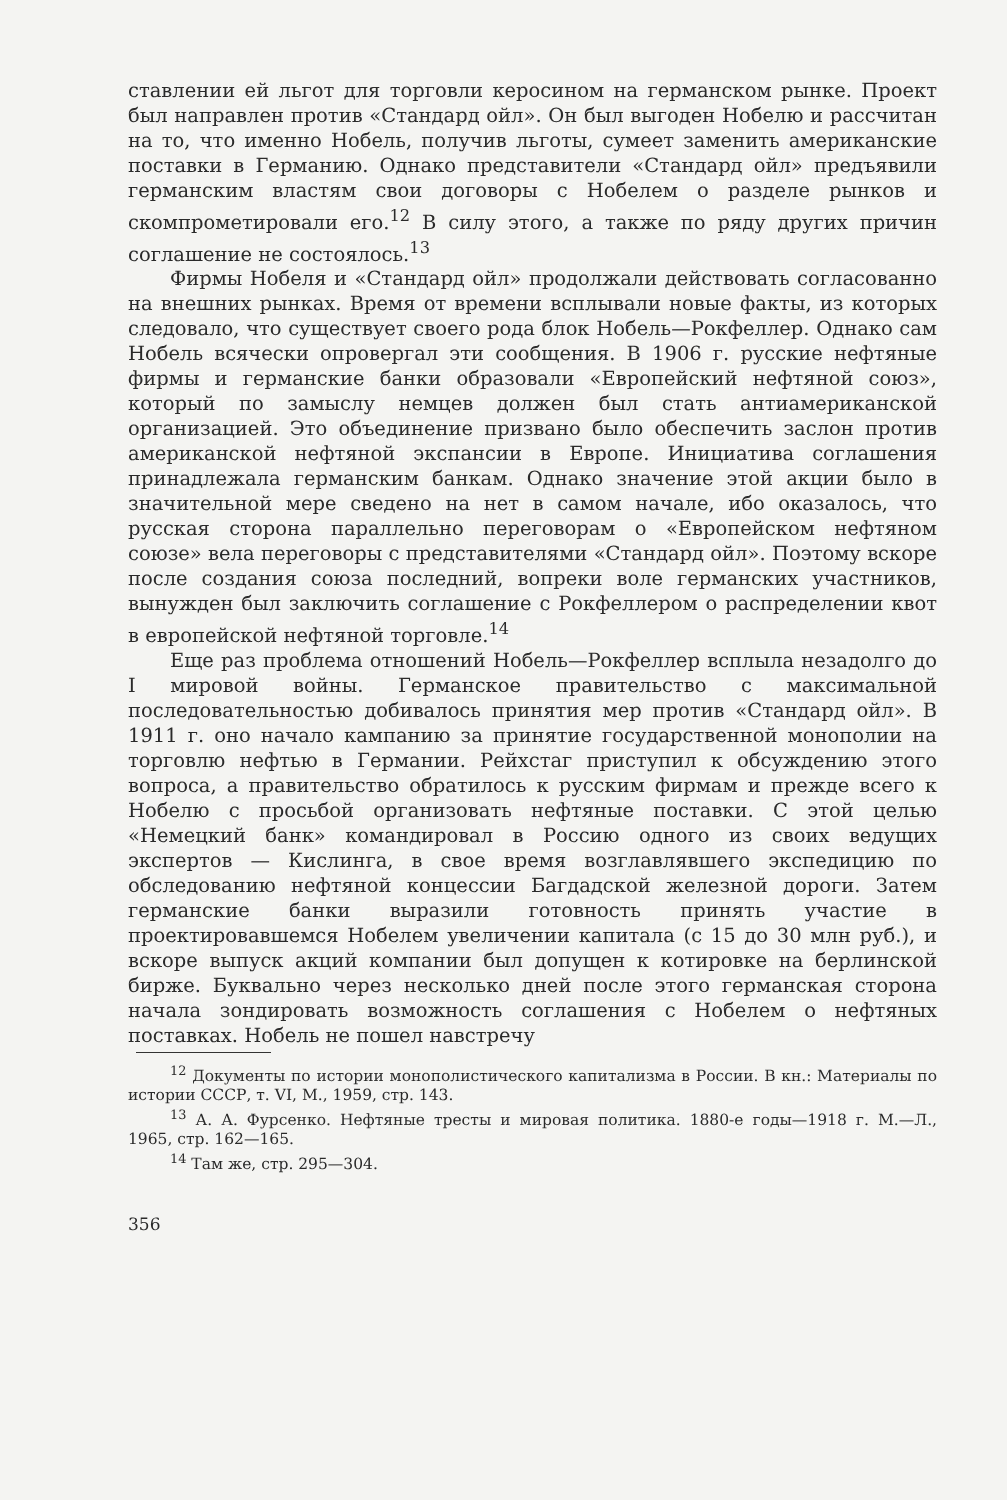ставлении ей льгот для торговли керосином на германском рынке. Проект был направлен против «Стандард ойл». Он был выгоден Нобелю и рассчитан на то, что именно Нобель, получив льготы, сумеет заменить американские поставки в Германию. Однако представители «Стандард ойл» предъявили германским властям свои договоры с Нобелем о разделе рынков и скомпрометировали его.<sup>12</sup> В силу этого, а также по ряду других причин соглашение не состоялось.<sup>13</sup>
Фирмы Нобеля и «Стандард ойл» продолжали действовать согласованно на внешних рынках. Время от времени всплывали новые факты, из которых следовало, что существует своего рода блок Нобель—Рокфеллер. Однако сам Нобель всячески опровергал эти сообщения. В 1906 г. русские нефтяные фирмы и германские банки образовали «Европейский нефтяной союз», который по замыслу немцев должен был стать антиамериканской организацией. Это объединение призвано было обеспечить заслон против американской нефтяной экспансии в Европе. Инициатива соглашения принадлежала германским банкам. Однако значение этой акции было в значительной мере сведено на нет в самом начале, ибо оказалось, что русская сторона параллельно переговорам о «Европейском нефтяном союзе» вела переговоры с представителями «Стандард ойл». Поэтому вскоре после создания союза последний, вопреки воле германских участников, вынужден был заключить соглашение с Рокфеллером о распределении квот в европейской нефтяной торговле.<sup>14</sup>
Еще раз проблема отношений Нобель—Рокфеллер всплыла незадолго до I мировой войны. Германское правительство с максимальной последовательностью добивалось принятия мер против «Стандард ойл». В 1911 г. оно начало кампанию за принятие государственной монополии на торговлю нефтью в Германии. Рейхстаг приступил к обсуждению этого вопроса, а правительство обратилось к русским фирмам и прежде всего к Нобелю с просьбой организовать нефтяные поставки. С этой целью «Немецкий банк» командировал в Россию одного из своих ведущих экспертов — Кислинга, в свое время возглавлявшего экспедицию по обследованию нефтяной концессии Багдадской железной дороги. Затем германские банки выразили готовность принять участие в проектировавшемся Нобелем увеличении капитала (с 15 до 30 млн руб.), и вскоре выпуск акций компании был допущен к котировке на берлинской бирже. Буквально через несколько дней после этого германская сторона начала зондировать возможность соглашения с Нобелем о нефтяных поставках. Нобель не пошел навстречу
<sup>12</sup> Документы по истории монополистического капитализма в России. В кн.: Материалы по истории СССР, т. VI, М., 1959, стр. 143.
<sup>13</sup> А. А. Фурсенко. Нефтяные тресты и мировая политика. 1880-е годы—1918 г. М.—Л., 1965, стр. 162—165.
<sup>14</sup> Там же, стр. 295—304.
356